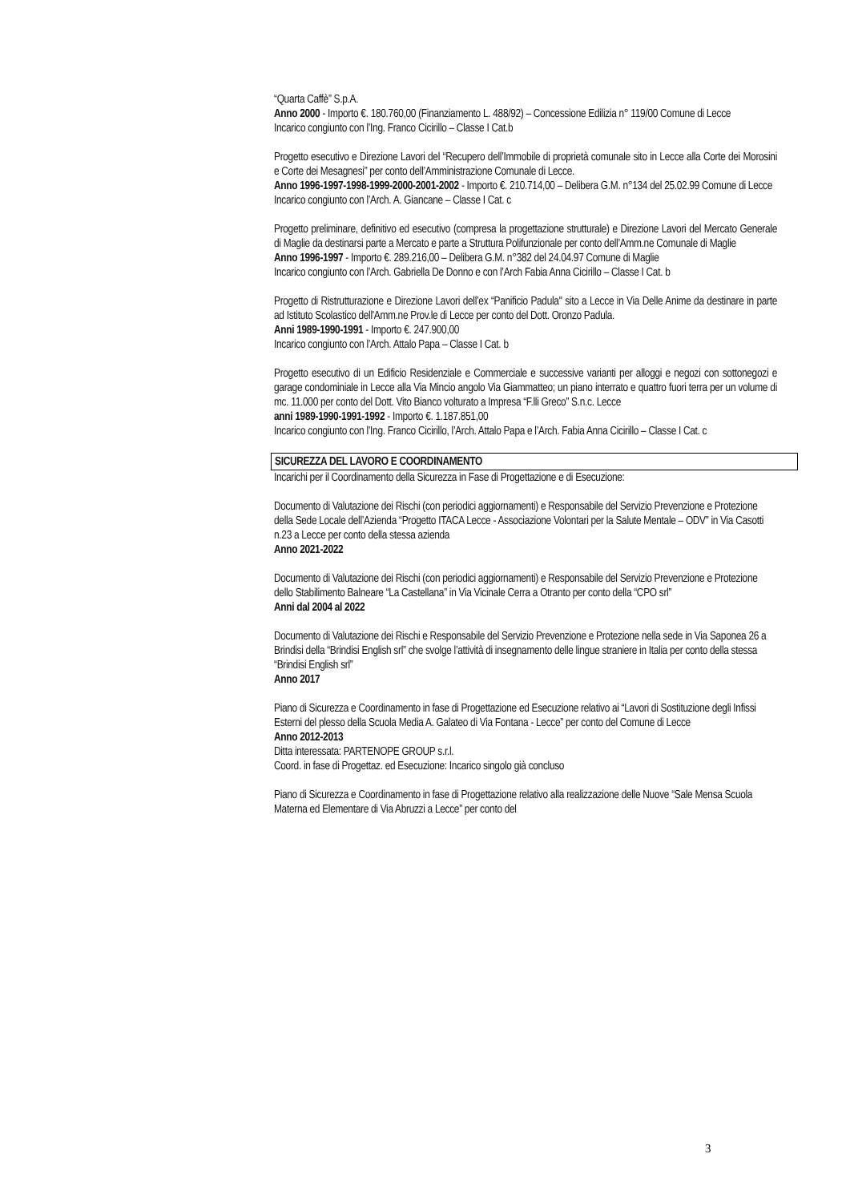“Quarta Caffè” S.p.A.
Anno 2000 - Importo €. 180.760,00 (Finanziamento L. 488/92) – Concessione Edilizia n° 119/00 Comune di Lecce
Incarico congiunto con l’Ing. Franco Cicirillo – Classe I Cat.b
Progetto esecutivo e Direzione Lavori del “Recupero dell’Immobile di proprietà comunale sito in Lecce alla Corte dei Morosini e Corte dei Mesagnesi” per conto dell’Amministrazione Comunale di Lecce.
Anno 1996-1997-1998-1999-2000-2001-2002 - Importo €. 210.714,00 – Delibera G.M. n°134 del 25.02.99 Comune di Lecce
Incarico congiunto con l’Arch. A. Giancane – Classe I Cat. c
Progetto preliminare, definitivo ed esecutivo (compresa la progettazione strutturale) e Direzione Lavori del Mercato Generale di Maglie da destinarsi parte a Mercato e parte a Struttura Polifunzionale per conto dell’Amm.ne Comunale di Maglie
Anno 1996-1997 - Importo €. 289.216,00 – Delibera G.M. n°382 del 24.04.97 Comune di Maglie
Incarico congiunto con l’Arch. Gabriella De Donno e con l’Arch Fabia Anna Cicirillo – Classe I Cat. b
Progetto di Ristrutturazione e Direzione Lavori dell’ex “Panificio Padula" sito a Lecce in Via Delle Anime da destinare in parte ad Istituto Scolastico dell'Amm.ne Prov.le di Lecce per conto del Dott. Oronzo Padula.
Anni 1989-1990-1991 - Importo €. 247.900,00
Incarico congiunto con l’Arch. Attalo Papa – Classe I Cat. b
Progetto esecutivo di un Edificio Residenziale e Commerciale e successive varianti per alloggi e negozi con sottonegozi e garage condominiale in Lecce alla Via Mincio angolo Via Giammatteo; un piano interrato e quattro fuori terra per un volume di mc. 11.000 per conto del Dott. Vito Bianco volturato a Impresa “F.lli Greco” S.n.c. Lecce
anni 1989-1990-1991-1992 - Importo €. 1.187.851,00
Incarico congiunto con l’Ing. Franco Cicirillo, l’Arch. Attalo Papa e l’Arch. Fabia Anna Cicirillo – Classe I Cat. c
SICUREZZA DEL LAVORO E COORDINAMENTO
Incarichi per il Coordinamento della Sicurezza in Fase di Progettazione e di Esecuzione:
Documento di Valutazione dei Rischi (con periodici aggiornamenti) e Responsabile del Servizio Prevenzione e Protezione della Sede Locale dell’Azienda “Progetto ITACA Lecce - Associazione Volontari per la Salute Mentale – ODV” in Via Casotti n.23 a Lecce per conto della stessa azienda
Anno 2021-2022
Documento di Valutazione dei Rischi (con periodici aggiornamenti) e Responsabile del Servizio Prevenzione e Protezione dello Stabilimento Balneare “La Castellana” in Via Vicinale Cerra a Otranto per conto della “CPO srl”
Anni dal 2004 al 2022
Documento di Valutazione dei Rischi e Responsabile del Servizio Prevenzione e Protezione nella sede in Via Saponea 26 a Brindisi della “Brindisi English srl” che svolge l’attività di insegnamento delle lingue straniere in Italia per conto della stessa “Brindisi English srl”
Anno 2017
Piano di Sicurezza e Coordinamento in fase di Progettazione ed Esecuzione relativo ai “Lavori di Sostituzione degli Infissi Esterni del plesso della Scuola Media A. Galateo di Via Fontana - Lecce” per conto del Comune di Lecce
Anno 2012-2013
Ditta interessata: PARTENOPE GROUP s.r.l.
Coord. in fase di Progettaz. ed Esecuzione: Incarico singolo già concluso
Piano di Sicurezza e Coordinamento in fase di Progettazione relativo alla realizzazione delle Nuove “Sale Mensa Scuola Materna ed Elementare di Via Abruzzi a Lecce” per conto del
3